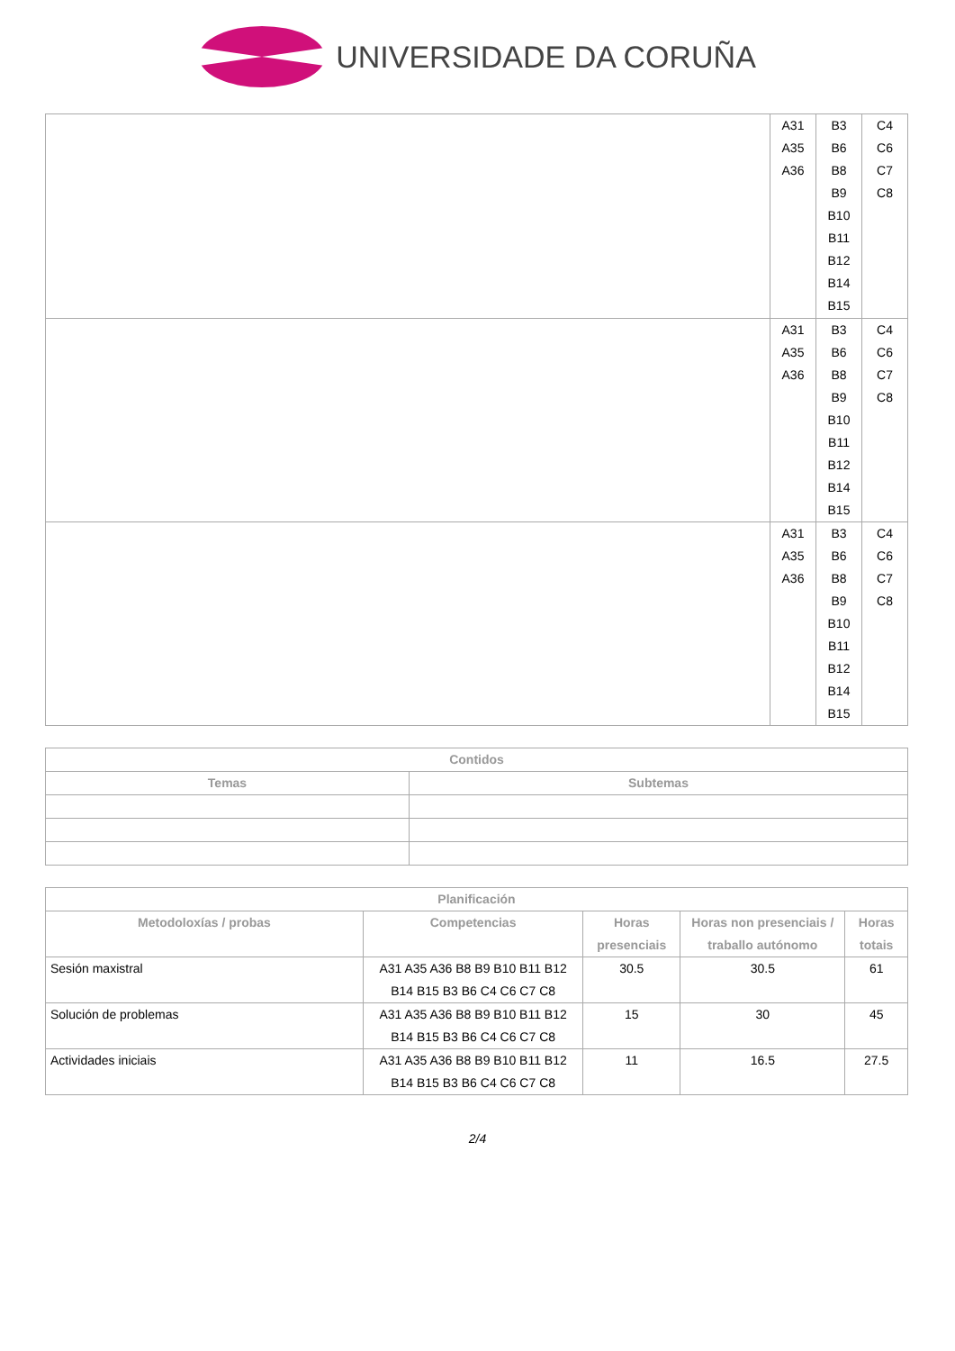UNIVERSIDADE DA CORUÑA
| | A31 A35 A36 | B3 B6 B8 B9 B10 B11 B12 B14 B15 | C4 C6 C7 C8 |
| | A31 A35 A36 | B3 B6 B8 B9 B10 B11 B12 B14 B15 | C4 C6 C7 C8 |
| | A31 A35 A36 | B3 B6 B8 B9 B10 B11 B12 B14 B15 | C4 C6 C7 C8 |
| Contidos | |
| --- | --- |
| Temas | Subtemas |
| Planificación | | | | |
| --- | --- | --- | --- | --- |
| Metodoloxías / probas | Competencias | Horas presenciais | Horas non presenciais / traballo autónomo | Horas totais |
| Sesión maxistral | A31 A35 A36 B8 B9 B10 B11 B12 B14 B15 B3 B6 C4 C6 C7 C8 | 30.5 | 30.5 | 61 |
| Solución de problemas | A31 A35 A36 B8 B9 B10 B11 B12 B14 B15 B3 B6 C4 C6 C7 C8 | 15 | 30 | 45 |
| Actividades iniciais | A31 A35 A36 B8 B9 B10 B11 B12 B14 B15 B3 B6 C4 C6 C7 C8 | 11 | 16.5 | 27.5 |
2/4